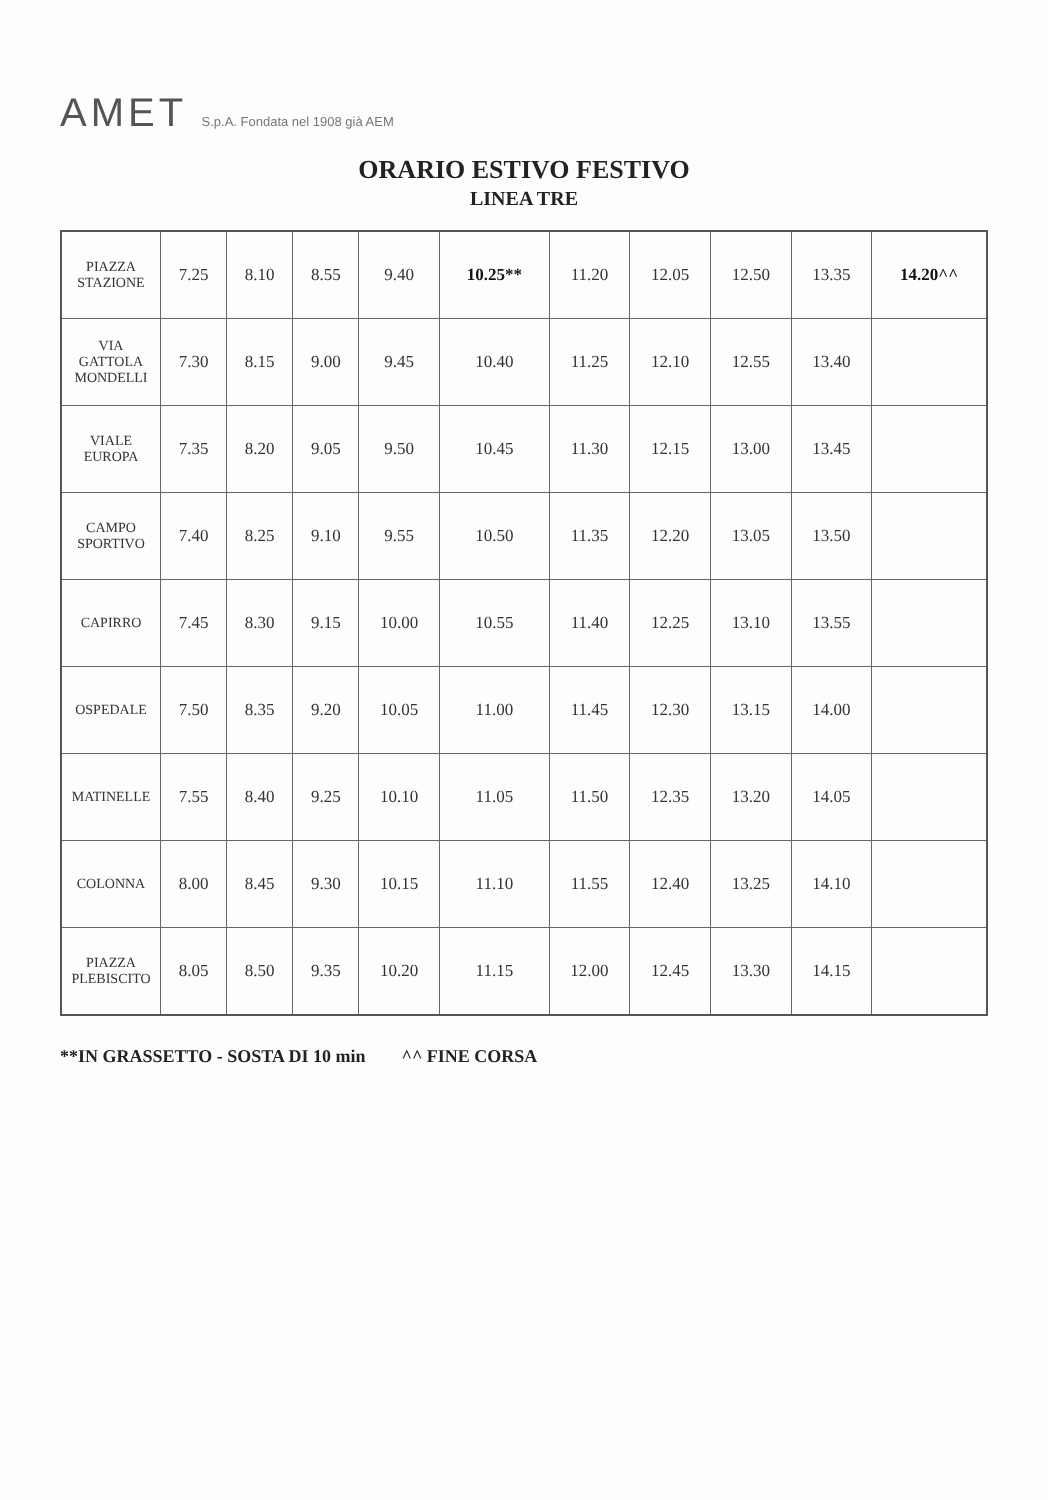AMET S.p.A. Fondata nel 1908 già AEM
ORARIO ESTIVO FESTIVO
LINEA TRE
| PIAZZA STAZIONE | 7.25 | 8.10 | 8.55 | 9.40 | 10.25** | 11.20 | 12.05 | 12.50 | 13.35 | 14.20^^ |
| VIA GATTOLA MONDELLI | 7.30 | 8.15 | 9.00 | 9.45 | 10.40 | 11.25 | 12.10 | 12.55 | 13.40 | |
| VIALE EUROPA | 7.35 | 8.20 | 9.05 | 9.50 | 10.45 | 11.30 | 12.15 | 13.00 | 13.45 | |
| CAMPO SPORTIVO | 7.40 | 8.25 | 9.10 | 9.55 | 10.50 | 11.35 | 12.20 | 13.05 | 13.50 | |
| CAPIRRO | 7.45 | 8.30 | 9.15 | 10.00 | 10.55 | 11.40 | 12.25 | 13.10 | 13.55 | |
| OSPEDALE | 7.50 | 8.35 | 9.20 | 10.05 | 11.00 | 11.45 | 12.30 | 13.15 | 14.00 | |
| MATINELLE | 7.55 | 8.40 | 9.25 | 10.10 | 11.05 | 11.50 | 12.35 | 13.20 | 14.05 | |
| COLONNA | 8.00 | 8.45 | 9.30 | 10.15 | 11.10 | 11.55 | 12.40 | 13.25 | 14.10 | |
| PIAZZA PLEBISCITO | 8.05 | 8.50 | 9.35 | 10.20 | 11.15 | 12.00 | 12.45 | 13.30 | 14.15 | |
**IN GRASSETTO - SOSTA DI 10 min ^^ FINE CORSA